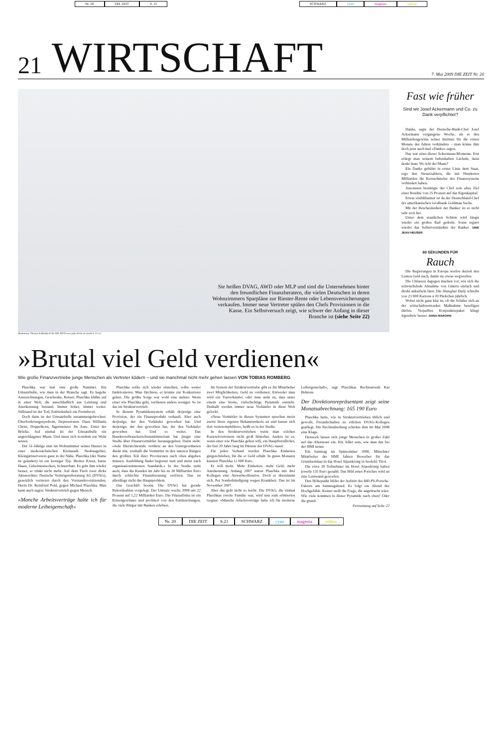Nr. 20 DIE ZEIT S. 21 SCHWARZ cyan magenta yellow
21
WIRTSCHAFT
7. Mai 2009 DIE ZEIT Nr. 20
Sie heißen DVAG, AWD oder MLP und sind die Unternehmen hinter den freundlichen Finanzberatern, die vielen Deutschen in deren Wohnzimmern Sparpläne zur Riester-Rente oder Lebensversicherungen verkaufen. Immer neue Vertreter spülen den Chefs Provisionen in die Kasse. Ein Selbstversuch zeigt, wie schwer der Anfang in dieser Branche ist (siehe Seite 22)
Illustration: Thomas Kuhlenbeck für DIE ZEIT/www.jutta-fricke.de (auch S. 22 u.)
»Brutal viel Geld verdienen«
Wie große Finanzvertriebe junge Menschen als Vertreter ködern – und sie manchmal nicht mehr gehen lassen VON TOBIAS ROMBERG
Plaschka war mal eine große Nummer. Ein Umsatzbulle, wie man in der Branche sagt. Es hagelte Auszeichnungen, Geschenke, Reisen. Plaschka blühte auf in einer Welt, die ausschließlich aus Leistung und Anerkennung bestand. Immer höher, immer weiter. Stillstand ist der Tod, Zufriedenheit ein Fremdwort.
Doch dann ist der Umsatzbulle zusammengebrochen: Überforderungssyndrom, Depressionen. Dazu Williams Christ, Doppelkorn, Jägermeister. Im Auto. Unter der Brücke. Auf einmal ist der Umsatzbulle ein angeschlagener Mann. Und muss sich trotzdem zur Wehr setzen.
Der 51-Jährige sitzt im Wohnzimmer seines Hauses in einer niedersächsischen Kleinstadt. Neubaugebiet, Kleingärtnerverein ganz in der Nähe. Plaschka (der Name ist geändert) ist ein kerniger Typ. Breites Kreuz, kurze Haare, Geheimratsecken, Schnurrbart. Es geht ihm wieder besser, er trinkt nicht mehr. Auf dem Tisch zwei dicke Aktenordner: Deutsche Vermögensberatung AG (DVAG), gesetzlich vertreten durch den Vorstandsvorsitzenden, Herrn Dr. Reinfried Pohl, gegen Michael Plaschka. Man kann auch sagen: Strukturvertrieb gegen Mensch.
»Manche Arbeitsverträge halte ich für moderne Leibeigenschaft«
Plaschka sollte sich wieder einreihen, sollte weiter funktionieren. Man fürchtete, er könnte zur Konkurrenz gehen. Die größte Sorge war wohl eine andere: Wenn einer wie Plaschka geht, verdienen andere weniger. So ist das im Strukturvertrieb.
In diesem Pyramidensystem erhält derjenige eine Provision, der ein Finanzprodukt verkauft. Aber auch derjenige, der den Verkäufer geworben hat. Und derjenige, der den geworben hat, der den Verkäufer geworben hat. Und so weiter. Das Bundesverbraucherschutzministerium hat jüngst eine Studie über Finanzvermittler herausgegeben. Darin steht: »Jede Hierarchiestufe verdient an den Untergeordneten direkt mit, weshalb die Vermittler in den unteren Rängen den größten Teil ihrer Provisionen nach oben abgeben müssen. Ausbildung findet begrenzt statt und meist nach organisationsinternen Standards.« In der Studie steht auch, dass die Kunden im Jahr bis zu 30 Milliarden Euro durch schlechte Finanzberatung verlören. Das ist allerdings nicht das Hauptproblem.
Das Geschäft boomt. Die DVAG hat gerade Rekordzahlen vorgelegt. Der Umsatz wuchs 2008 um 22 Prozent auf 1,22 Milliarden Euro. Die Finanzfirma ist ein Krisengewinner und profitiert von den Enttäuschungen, die viele Bürger mit Banken erlebten.
Im System der Strukturvertriebe gibt es für Mitarbeiter zwei Möglichkeiten, Geld zu verdienen: Entweder man wird ein Topverkäufer, oder man sieht zu, dass unter einem eine breite, vielschichtige Pyramide entsteht. Deshalb werden immer neue Verkäufer in diese Welt gelockt.
»Neue Vermittler in diesen Systemen sprechen meist zuerst ihren eigenen Bekanntenkreis an und lassen sich dort weiterempfehlen«, heißt es in der Studie.
In den Strukturvertrieben weint man solchen Kurzzeitvertretern nicht groß hinterher. Anders ist es, wenn einer wie Plaschka gehen will, ein Hauptberuflicher, der fast 20 Jahre lang im Dienste der DVAG stand.
Für jeden Verkauf werden Plaschka Einheiten gutgeschrieben, für die er Geld erhält. In guten Monaten kassiert Plaschka 12 000 Euro.
Er will mehr. Mehr Einheiten, mehr Geld, mehr Anerkennung. Anfang 2007 startet Plaschka mit drei Kollegen eine Anwerbeoffensive. Doch er übernimmt sich. Per Sonderkündigung wegen Krankheit. Das ist im November 2007.
Aber das geht nicht so leicht. Die DVAG, die einmal Plaschkas zweite Familie war, wird nun zum erbitterten Gegner. »Manche Arbeitsverträge halte ich für moderne Leibeigenschaft«, sagt Plaschkas Rechtsanwalt Kai Behrens.
Der Direktionsrepräsentant zeigt seine Monatsabrechnung: 165 190 Euro
Plaschka hatte, wie in Strukturvertrieben üblich und gewollt, Freundschaften zu etlichen DVAG-Kollegen gepflegt. Die Rechtsabteilung schickte ihm im Mai 2008 eine Klage.
Dennoch lassen sich junge Menschen in großer Zahl auf das Abenteuer ein. Ein Adler sein, wie man das bei der HMI nennt.
Ein Samstag im Spätsommer 2006. Münchner Mitarbeiter der HMI fahren Bewerber für das Grundseminar in das Hotel Alpenkönig in Seefeld, Tirol.
Die etwa 30 Teilnehmer im Hotel Alpenkönig haben jeweils 135 Euro gezahlt. Das Bild eines Porsches wird an eine Leinwand geworfen.
Den Höhepunkt bildet der Auftritt des 660-PS-Porsche-Fahrers am Samstagabend. Es folgt ein Abend des Hochgefühls. Keiner stellt die Frage, die angebracht wäre: Wie viele kommen in dieser Pyramide nach oben? Oder die grund-
Fortsetzung auf Seite 22
Fast wie früher
Sind wir Josef Ackermann und Co. zu Dank verpflichtet?
Danke, sagte der Deutsche-Bank-Chef Josef Ackermann vergangene Woche, als er den Milliardengewinn seines Instituts für die ersten Monate des Jahres verkündete – man könne ihm doch jetzt auch mal »Danke« sagen.
Das war einer dieser Ackermann-Momente. Erst erliegt man seinem bubenhaften Lächeln, dann denkt man: Wo lebt der Mann?
Ein Danke gebührt in erster Linie dem Staat, ergo den Steuerzahlern, die mit Hunderten Milliarden die Kernschmelze des Finanzsystems verhindert haben.
Ansonsten bestätigte der Chef sein altes Ziel einer Rendite von 25 Prozent auf das Eigenkapital.
Etwas einfühlsamer ist da der Deutschland-Chef der amerikanischen Großbank Goldman Sachs.
Mit der Bescheidenheit der Banker ist es nicht sehr weit her.
Unter dem staatlichen Schirm wird längst wieder ein großes Rad gedreht. Sonst regiert wieder das Selbstverständnis der Banker. UWE JEAN HEUSER
60 SEKUNDEN FÜR
Rauch
Die Regierungen in Europa werfen derzeit den Leuten Geld nach, damit sie etwas wegwerfen.
Die Chinesen dagegen machen vor, wie sich die schwächelnde Abnahme von Gütern einfach und direkt ankurbeln lässt. Die Shanghai Daily schreibt von 23 000 Kartons à 10 Päckchen jährlich.
Wobei nicht ganz klar ist, ob die Schüler sich an der wirtschaftsrettenden Maßnahme beteiligen dürfen. Verpafftes Konjunkturpaket klingt irgendwie besser. ANNA MAROHN
Nr. 20 DIE ZEIT S.21 SCHWARZ cyan magenta yellow